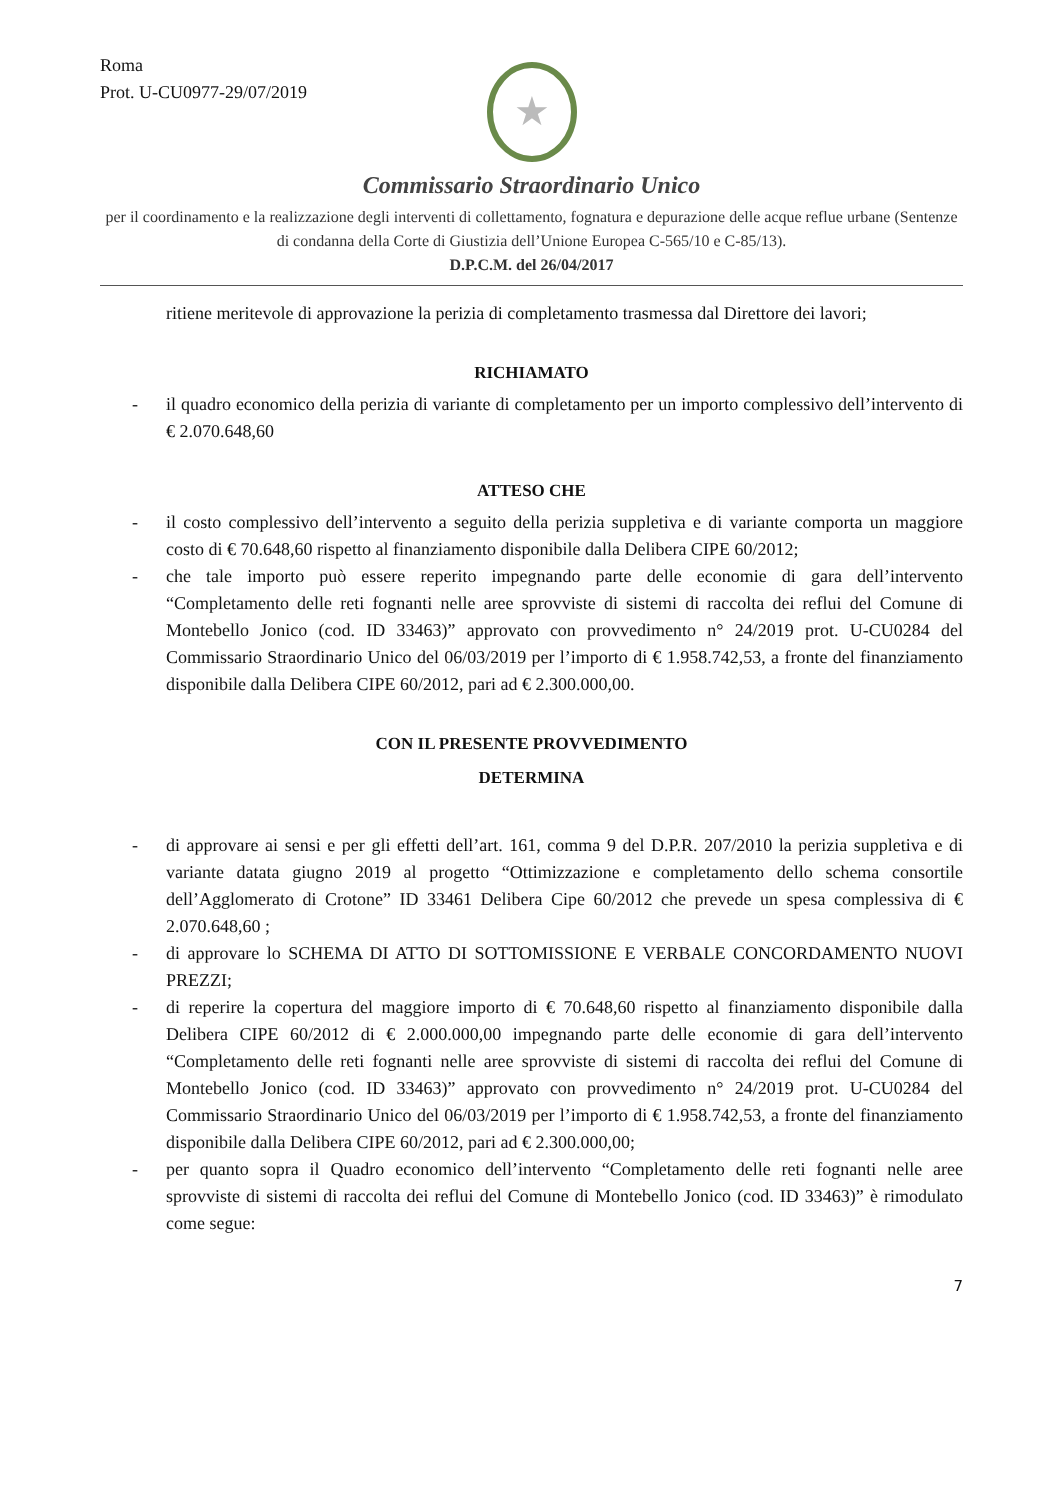Roma
Prot. U-CU0977-29/07/2019
★
Commissario Straordinario Unico
per il coordinamento e la realizzazione degli interventi di collettamento, fognatura e depurazione delle acque reflue urbane (Sentenze di condanna della Corte di Giustizia dell’Unione Europea C-565/10 e C-85/13).
D.P.C.M. del 26/04/2017
ritiene meritevole di approvazione la perizia di completamento trasmessa dal Direttore dei lavori;
RICHIAMATO
- il quadro economico della perizia di variante di completamento per un importo complessivo dell’intervento di € 2.070.648,60
ATTESO CHE
- il costo complessivo dell’intervento a seguito della perizia suppletiva e di variante comporta un maggiore costo di € 70.648,60 rispetto al finanziamento disponibile dalla Delibera CIPE 60/2012;
- che tale importo può essere reperito impegnando parte delle economie di gara dell’intervento “Completamento delle reti fognanti nelle aree sprovviste di sistemi di raccolta dei reflui del Comune di Montebello Jonico (cod. ID 33463)” approvato con provvedimento n° 24/2019 prot. U-CU0284 del Commissario Straordinario Unico del 06/03/2019 per l’importo di € 1.958.742,53, a fronte del finanziamento disponibile dalla Delibera CIPE 60/2012, pari ad € 2.300.000,00.
CON IL PRESENTE PROVVEDIMENTO
DETERMINA
- di approvare ai sensi e per gli effetti dell’art. 161, comma 9 del D.P.R. 207/2010 la perizia suppletiva e di variante datata giugno 2019 al progetto “Ottimizzazione e completamento dello schema consortile dell’Agglomerato di Crotone” ID 33461 Delibera Cipe 60/2012 che prevede un spesa complessiva di € 2.070.648,60 ;
- di approvare lo SCHEMA DI ATTO DI SOTTOMISSIONE E VERBALE CONCORDAMENTO NUOVI PREZZI;
- di reperire la copertura del maggiore importo di € 70.648,60 rispetto al finanziamento disponibile dalla Delibera CIPE 60/2012 di € 2.000.000,00 impegnando parte delle economie di gara dell’intervento “Completamento delle reti fognanti nelle aree sprovviste di sistemi di raccolta dei reflui del Comune di Montebello Jonico (cod. ID 33463)” approvato con provvedimento n° 24/2019 prot. U-CU0284 del Commissario Straordinario Unico del 06/03/2019 per l’importo di € 1.958.742,53, a fronte del finanziamento disponibile dalla Delibera CIPE 60/2012, pari ad € 2.300.000,00;
- per quanto sopra il Quadro economico dell’intervento “Completamento delle reti fognanti nelle aree sprovviste di sistemi di raccolta dei reflui del Comune di Montebello Jonico (cod. ID 33463)” è rimodulato come segue:
7